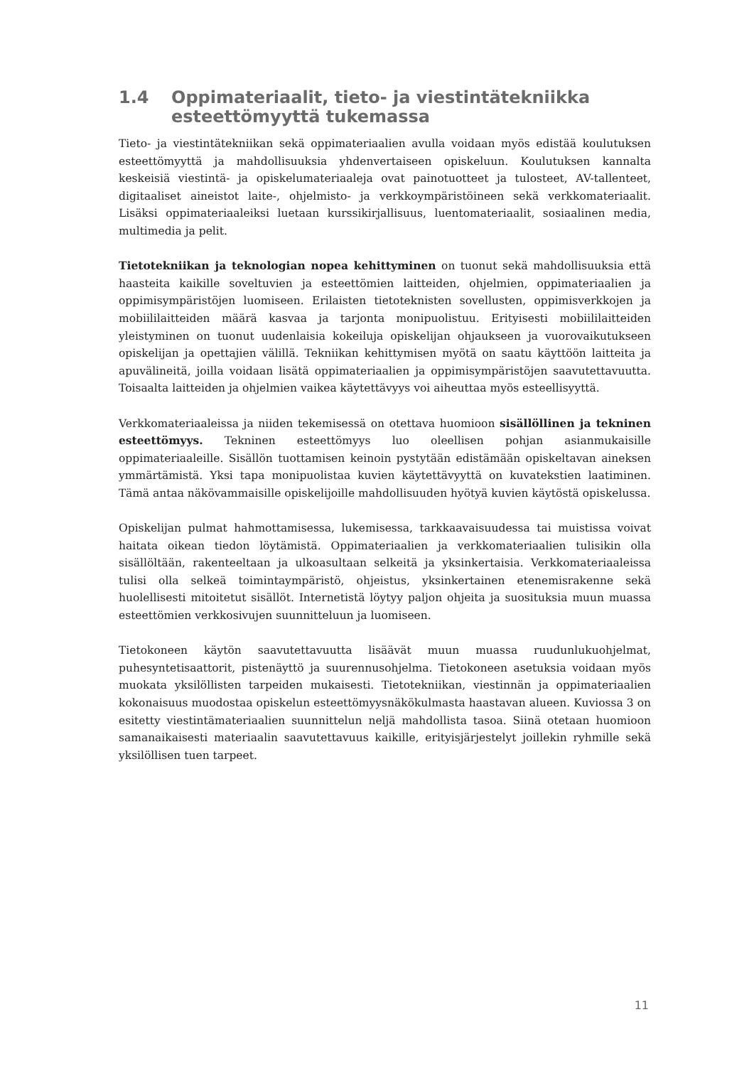1.4 Oppimateriaalit, tieto- ja viestintätekniikka esteettömyyttä tukemassa
Tieto- ja viestintätekniikan sekä oppimateriaalien avulla voidaan myös edistää koulutuksen esteettömyyttä ja mahdollisuuksia yhdenvertaiseen opiskeluun. Koulutuksen kannalta keskeisiä viestintä- ja opiskelumateriaaleja ovat painotuotteet ja tulosteet, AV-tallenteet, digitaaliset aineistot laite-, ohjelmisto- ja verkkoympäristöineen sekä verkkomateriaalit. Lisäksi oppimateriaaleiksi luetaan kurssikirjallisuus, luentomateriaalit, sosiaalinen media, multimedia ja pelit.
Tietotekniikan ja teknologian nopea kehittyminen on tuonut sekä mahdollisuuksia että haasteita kaikille soveltuvien ja esteettömien laitteiden, ohjelmien, oppimateriaalien ja oppimisympäristöjen luomiseen. Erilaisten tietoteknisten sovellusten, oppimisverkkojen ja mobiililaitteiden määrä kasvaa ja tarjonta monipuolistuu. Erityisesti mobiililaitteiden yleistyminen on tuonut uudenlaisia kokeiluja opiskelijan ohjaukseen ja vuorovaikutukseen opiskelijan ja opettajien välillä. Tekniikan kehittymisen myötä on saatu käyttöön laitteita ja apuvälineitä, joilla voidaan lisätä oppimateriaalien ja oppimisympäristöjen saavutettavuutta. Toisaalta laitteiden ja ohjelmien vaikea käytettävyys voi aiheuttaa myös esteellisyyttä.
Verkkomateriaaleissa ja niiden tekemisessä on otettava huomioon sisällöllinen ja tekninen esteettömyys. Tekninen esteettömyys luo oleellisen pohjan asianmukaisille oppimateriaaleille. Sisällön tuottamisen keinoin pystytään edistämään opiskeltavan aineksen ymmärtämistä. Yksi tapa monipuolistaa kuvien käytettävyyttä on kuvatekstien laatiminen. Tämä antaa näkövammaisille opiskelijoille mahdollisuuden hyötyä kuvien käytöstä opiskelussa.
Opiskelijan pulmat hahmottamisessa, lukemisessa, tarkkaavaisuudessa tai muistissa voivat haitata oikean tiedon löytämistä. Oppimateriaalien ja verkkomateriaalien tulisikin olla sisällöltään, rakenteeltaan ja ulkoasultaan selkeitä ja yksinkertaisia. Verkkomateriaaleissa tulisi olla selkeä toimintaympäristö, ohjeistus, yksinkertainen etenemisrakenne sekä huolellisesti mitoitetut sisällöt. Internetistä löytyy paljon ohjeita ja suosituksia muun muassa esteettömien verkkosivujen suunnitteluun ja luomiseen.
Tietokoneen käytön saavutettavuutta lisäävät muun muassa ruudunlukuohjelmat, puhesyntetisaattorit, pistenäyttö ja suurennusohjelma. Tietokoneen asetuksia voidaan myös muokata yksilöllisten tarpeiden mukaisesti. Tietotekniikan, viestinnän ja oppimateriaalien kokonaisuus muodostaa opiskelun esteettömyysnäkökulmasta haastavan alueen. Kuviossa 3 on esitetty viestintämateriaalien suunnittelun neljä mahdollista tasoa. Siinä otetaan huomioon samanaikaisesti materiaalin saavutettavuus kaikille, erityisjärjestelyt joillekin ryhmille sekä yksilöllisen tuen tarpeet.
11